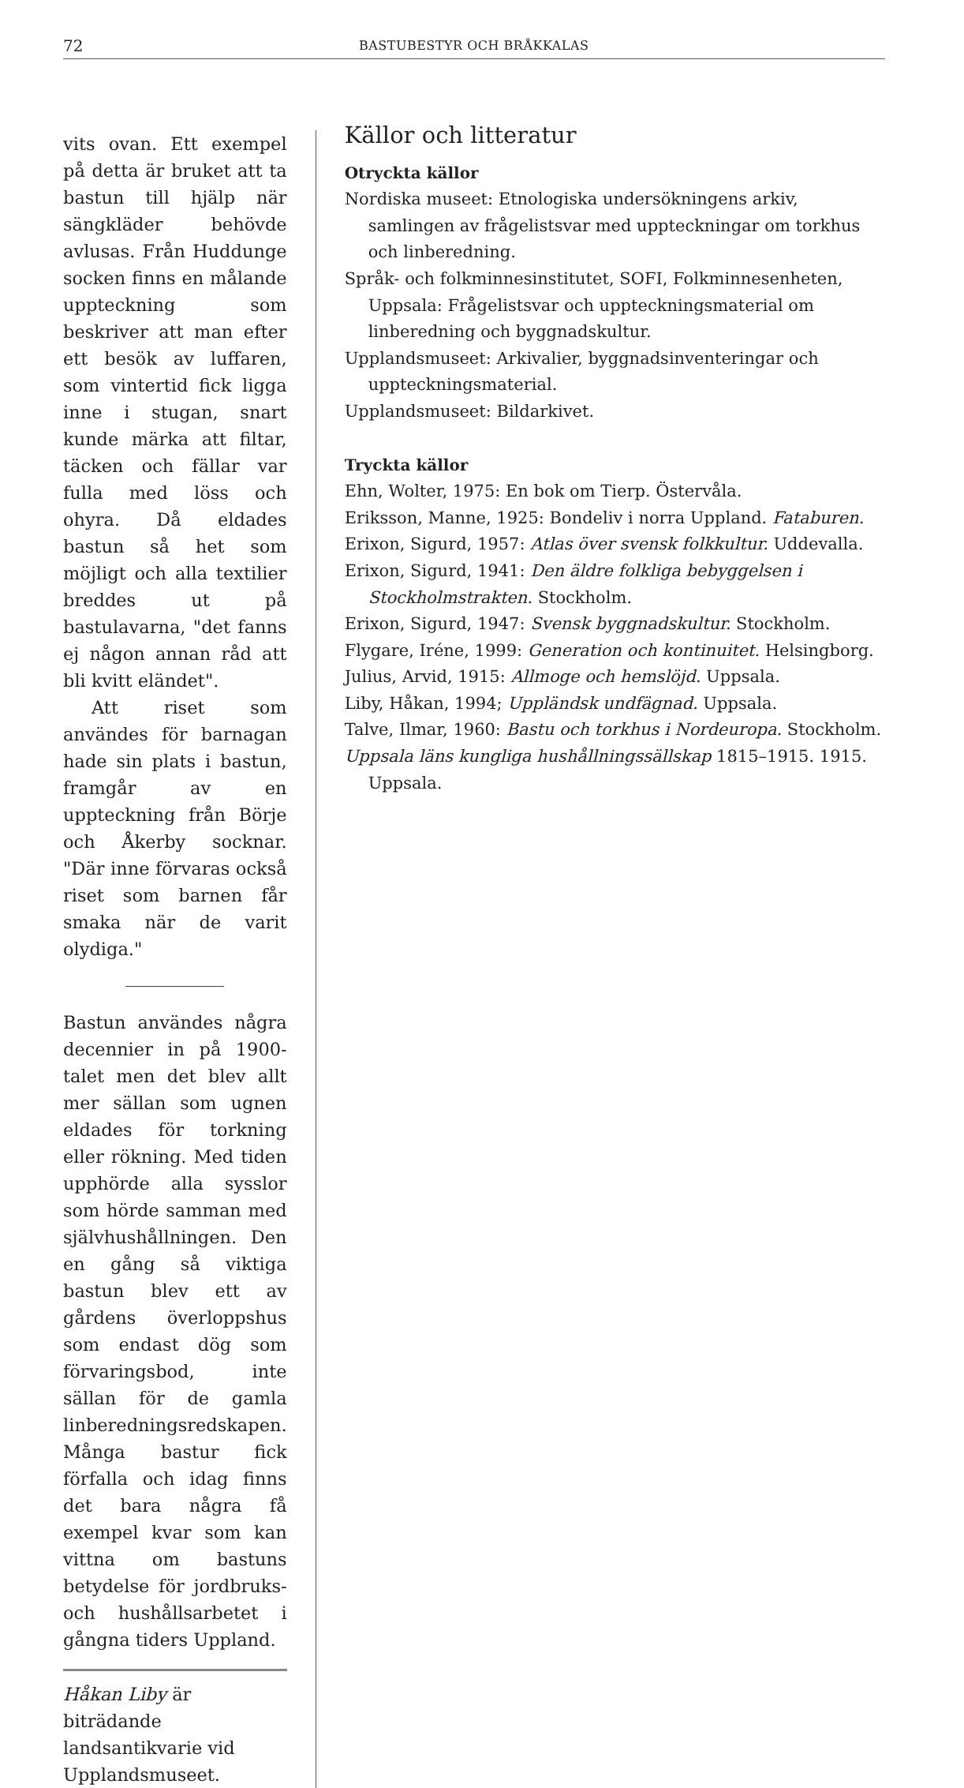72 BASTUBESTYR OCH BRÅKKALAS
vits ovan. Ett exempel på detta är bruket att ta bastun till hjälp när sängkläder behövde avlusas. Från Huddunge socken finns en målande uppteckning som beskriver att man efter ett besök av luffaren, som vintertid fick ligga inne i stugan, snart kunde märka att filtar, täcken och fällar var fulla med löss och ohyra. Då eldades bastun så het som möjligt och alla textilier breddes ut på bastulavarna, "det fanns ej någon annan råd att bli kvitt eländet".
Att riset som användes för barnagan hade sin plats i bastun, framgår av en uppteckning från Börje och Åkerby socknar. "Där inne förvaras också riset som barnen får smaka när de varit olydiga."
Bastun användes några decennier in på 1900-talet men det blev allt mer sällan som ugnen eldades för torkning eller rökning. Med tiden upphörde alla sysslor som hörde samman med självhushållningen. Den en gång så viktiga bastun blev ett av gårdens överloppshus som endast dög som förvaringsbod, inte sällan för de gamla linberedningsredskapen. Många bastur fick förfalla och idag finns det bara några få exempel kvar som kan vittna om bastuns betydelse för jordbruks- och hushållsarbetet i gångna tiders Uppland.
Håkan Liby är biträdande landsantikvarie vid Upplandsmuseet.
Källor och litteratur
Otryckta källor
Nordiska museet: Etnologiska undersökningens arkiv, samlingen av frågelistsvar med uppteckningar om torkhus och linberedning.
Språk- och folkminnesinstitutet, SOFI, Folkminnesenheten, Uppsala: Frågelistsvar och uppteckningsmaterial om linberedning och byggnadskultur.
Upplandsmuseet: Arkivalier, byggnadsinventeringar och uppteckningsmaterial.
Upplandsmuseet: Bildarkivet.
Tryckta källor
Ehn, Wolter, 1975: En bok om Tierp. Östervåla.
Eriksson, Manne, 1925: Bondeliv i norra Uppland. Fataburen.
Erixon, Sigurd, 1957: Atlas över svensk folkkultur. Uddevalla.
Erixon, Sigurd, 1941: Den äldre folkliga bebyggelsen i Stockholmstrakten. Stockholm.
Erixon, Sigurd, 1947: Svensk byggnadskultur. Stockholm.
Flygare, Iréne, 1999: Generation och kontinuitet. Helsingborg.
Julius, Arvid, 1915: Allmoge och hemslöjd. Uppsala.
Liby, Håkan, 1994; Uppländsk undfägnad. Uppsala.
Talve, Ilmar, 1960: Bastu och torkhus i Nordeuropa. Stockholm.
Uppsala läns kungliga hushållningssällskap 1815–1915. 1915. Uppsala.